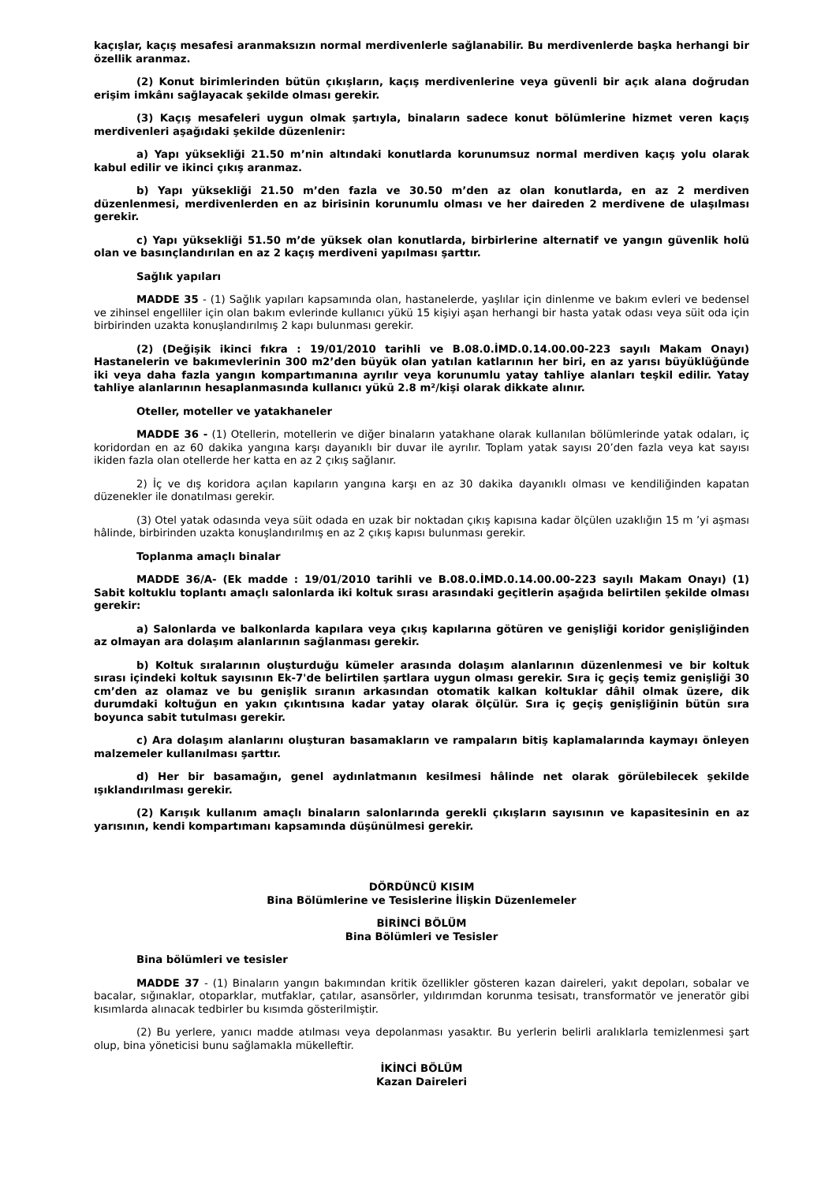kaçışlar, kaçış mesafesi aranmaksızın normal merdivenlerle sağlanabilir. Bu merdivenlerde başka herhangi bir özellik aranmaz.
(2) Konut birimlerinden bütün çıkışların, kaçış merdivenlerine veya güvenli bir açık alana doğrudan erişim imkânı sağlayacak şekilde olması gerekir.
(3) Kaçış mesafeleri uygun olmak şartıyla, binaların sadece konut bölümlerine hizmet veren kaçış merdivenleri aşağıdaki şekilde düzenlenir:
a) Yapı yüksekliği 21.50 m’nin altındaki konutlarda korunumsuz normal merdiven kaçış yolu olarak kabul edilir ve ikinci çıkış aranmaz.
b) Yapı yüksekliği 21.50 m’den fazla ve 30.50 m’den az olan konutlarda, en az 2 merdiven düzenlenmesi, merdivenlerden en az birisinin korunumlu olması ve her daireden 2 merdivene de ulaşılması gerekir.
c) Yapı yüksekliği 51.50 m’de yüksek olan konutlarda, birbirlerine alternatif ve yangın güvenlik holü olan ve basınçlandırılan en az 2 kaçış merdiveni yapılması şarttır.
Sağlık yapıları
MADDE 35 - (1) Sağlık yapıları kapsamında olan, hastanelerde, yaşlılar için dinlenme ve bakım evleri ve bedensel ve zihinsel engelliler için olan bakım evlerinde kullanıcı yükü 15 kişiyi aşan herhangi bir hasta yatak odası veya süit oda için birbirinden uzakta konuşlandırılmış 2 kapı bulunması gerekir.
(2) (Değişik ikinci fıkra : 19/01/2010 tarihli ve B.08.0.İMD.0.14.00.00-223 sayılı Makam Onayı) Hastanelerin ve bakımevlerinin 300 m2’den büyük olan yatılan katlarının her biri, en az yarısı büyüklüğünde iki veya daha fazla yangın kompartımanına ayrılır veya korunumlu yatay tahliye alanları teşkil edilir. Yatay tahliye alanlarının hesaplanmasında kullanıcı yükü 2.8 m²/kişi olarak dikkate alınır.
Oteller, moteller ve yatakhaneler
MADDE 36 - (1) Otellerin, motellerin ve diğer binaların yatakhane olarak kullanılan bölümlerinde yatak odaları, iç koridordan en az 60 dakika yangına karşı dayanıklı bir duvar ile ayrılır. Toplam yatak sayısı 20’den fazla veya kat sayısı ikiden fazla olan otellerde her katta en az 2 çıkış sağlanır.
2) İç ve dış koridora açılan kapıların yangına karşı en az 30 dakika dayanıklı olması ve kendiliğinden kapatan düzenekler ile donatılması gerekir.
(3) Otel yatak odasında veya süit odada en uzak bir noktadan çıkış kapısına kadar ölçülen uzaklığın 15 m ’yi aşması hâlinde, birbirinden uzakta konuşlandırılmış en az 2 çıkış kapısı bulunması gerekir.
Toplanma amaçlı binalar
MADDE 36/A- (Ek madde : 19/01/2010 tarihli ve B.08.0.İMD.0.14.00.00-223 sayılı Makam Onayı) (1) Sabit koltuklu toplantı amaçlı salonlarda iki koltuk sırası arasındaki geçitlerin aşağıda belirtilen şekilde olması gerekir:
a) Salonlarda ve balkonlarda kapılara veya çıkış kapılarına götüren ve genişliği koridor genişliğinden az olmayan ara dolaşım alanlarının sağlanması gerekir.
b) Koltuk sıralarının oluşturduğu kümeler arasında dolaşım alanlarının düzenlenmesi ve bir koltuk sırası içindeki koltuk sayısının Ek-7'de belirtilen şartlara uygun olması gerekir. Sıra iç geçiş temiz genişliği 30 cm’den az olamaz ve bu genişlik sıranın arkasından otomatik kalkan koltuklar dâhil olmak üzere, dik durumdaki koltuğun en yakın çıkıntısına kadar yatay olarak ölçülür. Sıra iç geçiş genişliğinin bütün sıra boyunca sabit tutulması gerekir.
c) Ara dolaşım alanlarını oluşturan basamakların ve rampaların bitiş kaplamalarında kaymayı önleyen malzemeler kullanılması şarttır.
d) Her bir basamağın, genel aydınlatmanın kesilmesi hâlinde net olarak görülebilecek şekilde ışıklandırılması gerekir.
(2) Karışık kullanım amaçlı binaların salonlarında gerekli çıkışların sayısının ve kapasitesinin en az yarısının, kendi kompartımanı kapsamında düşünülmesi gerekir.
DÖRDÜNCÜ KISIM
Bina Bölümlerine ve Tesislerine İlişkin Düzenlemeler
BİRİNCİ BÖLÜM
Bina Bölümleri ve Tesisler
Bina bölümleri ve tesisler
MADDE 37 - (1) Binaların yangın bakımından kritik özellikler gösteren kazan daireleri, yakıt depoları, sobalar ve bacalar, sığınaklar, otoparklar, mutfaklar, çatılar, asansörler, yıldırımdan korunma tesisatı, transformatör ve jeneratör gibi kısımlarda alınacak tedbirler bu kısımda gösterilmiştir.
(2) Bu yerlere, yanıcı madde atılması veya depolanması yasaktır. Bu yerlerin belirli aralıklarla temizlenmesi şart olup, bina yöneticisi bunu sağlamakla mükelleftir.
İKİNCİ BÖLÜM
Kazan Daireleri